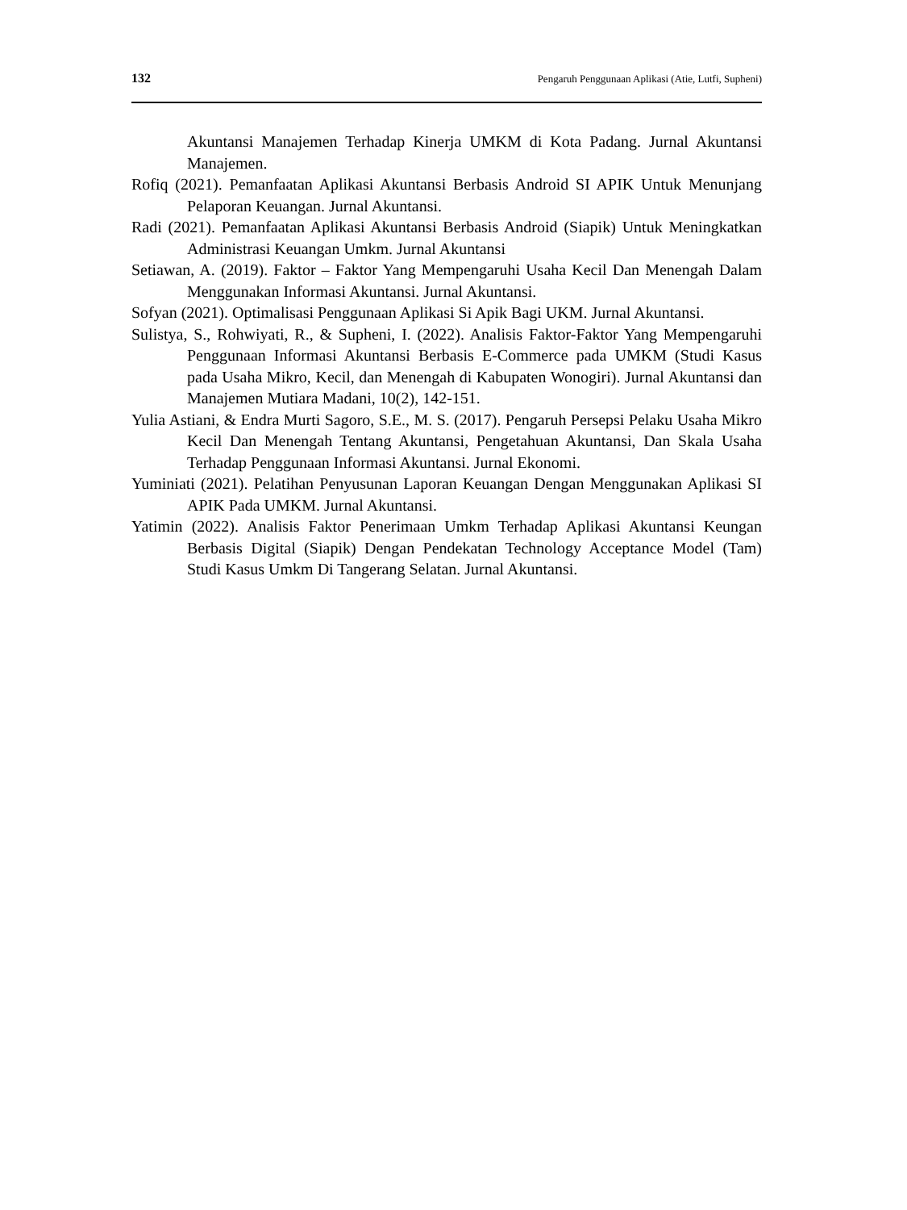132 Pengaruh Penggunaan Aplikasi (Atie, Lutfi, Supheni)
Akuntansi Manajemen Terhadap Kinerja UMKM di Kota Padang. Jurnal Akuntansi Manajemen.
Rofiq (2021). Pemanfaatan Aplikasi Akuntansi Berbasis Android SI APIK Untuk Menunjang Pelaporan Keuangan. Jurnal Akuntansi.
Radi (2021). Pemanfaatan Aplikasi Akuntansi Berbasis Android (Siapik) Untuk Meningkatkan Administrasi Keuangan Umkm. Jurnal Akuntansi
Setiawan, A. (2019). Faktor – Faktor Yang Mempengaruhi Usaha Kecil Dan Menengah Dalam Menggunakan Informasi Akuntansi. Jurnal Akuntansi.
Sofyan (2021). Optimalisasi Penggunaan Aplikasi Si Apik Bagi UKM. Jurnal Akuntansi.
Sulistya, S., Rohwiyati, R., & Supheni, I. (2022). Analisis Faktor-Faktor Yang Mempengaruhi Penggunaan Informasi Akuntansi Berbasis E-Commerce pada UMKM (Studi Kasus pada Usaha Mikro, Kecil, dan Menengah di Kabupaten Wonogiri). Jurnal Akuntansi dan Manajemen Mutiara Madani, 10(2), 142-151.
Yulia Astiani, & Endra Murti Sagoro, S.E., M. S. (2017). Pengaruh Persepsi Pelaku Usaha Mikro Kecil Dan Menengah Tentang Akuntansi, Pengetahuan Akuntansi, Dan Skala Usaha Terhadap Penggunaan Informasi Akuntansi. Jurnal Ekonomi.
Yuminiati (2021). Pelatihan Penyusunan Laporan Keuangan Dengan Menggunakan Aplikasi SI APIK Pada UMKM. Jurnal Akuntansi.
Yatimin (2022). Analisis Faktor Penerimaan Umkm Terhadap Aplikasi Akuntansi Keungan Berbasis Digital (Siapik) Dengan Pendekatan Technology Acceptance Model (Tam) Studi Kasus Umkm Di Tangerang Selatan. Jurnal Akuntansi.